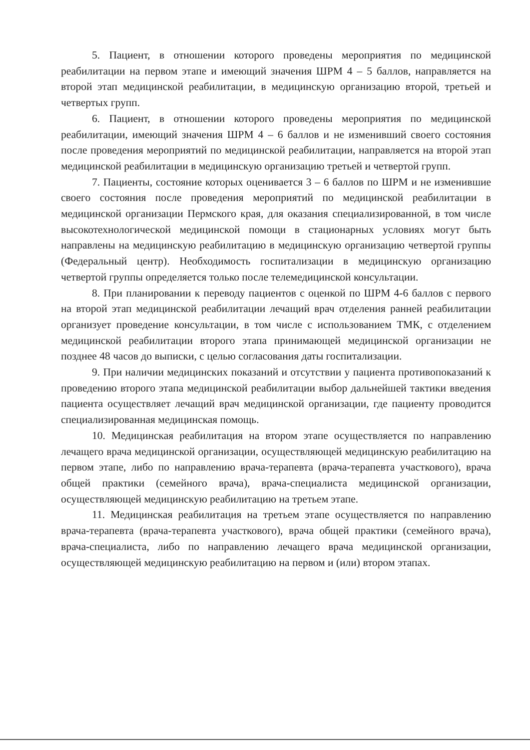5. Пациент, в отношении которого проведены мероприятия по медицинской реабилитации на первом этапе и имеющий значения ШРМ 4 – 5 баллов, направляется на второй этап медицинской реабилитации, в медицинскую организацию второй, третьей и четвертых групп.
6. Пациент, в отношении которого проведены мероприятия по медицинской реабилитации, имеющий значения ШРМ 4 – 6 баллов и не изменивший своего состояния после проведения мероприятий по медицинской реабилитации, направляется на второй этап медицинской реабилитации в медицинскую организацию третьей и четвертой групп.
7. Пациенты, состояние которых оценивается 3 – 6 баллов по ШРМ и не изменившие своего состояния после проведения мероприятий по медицинской реабилитации в медицинской организации Пермского края, для оказания специализированной, в том числе высокотехнологической медицинской помощи в стационарных условиях могут быть направлены на медицинскую реабилитацию в медицинскую организацию четвертой группы (Федеральный центр). Необходимость госпитализации в медицинскую организацию четвертой группы определяется только после телемедицинской консультации.
8. При планировании к переводу пациентов с оценкой по ШРМ 4-6 баллов с первого на второй этап медицинской реабилитации лечащий врач отделения ранней реабилитации организует проведение консультации, в том числе с использованием ТМК, с отделением медицинской реабилитации второго этапа принимающей медицинской организации не позднее 48 часов до выписки, с целью согласования даты госпитализации.
9. При наличии медицинских показаний и отсутствии у пациента противопоказаний к проведению второго этапа медицинской реабилитации выбор дальнейшей тактики введения пациента осуществляет лечащий врач медицинской организации, где пациенту проводится специализированная медицинская помощь.
10. Медицинская реабилитация на втором этапе осуществляется по направлению лечащего врача медицинской организации, осуществляющей медицинскую реабилитацию на первом этапе, либо по направлению врача-терапевта (врача-терапевта участкового), врача общей практики (семейного врача), врача-специалиста медицинской организации, осуществляющей медицинскую реабилитацию на третьем этапе.
11. Медицинская реабилитация на третьем этапе осуществляется по направлению врача-терапевта (врача-терапевта участкового), врача общей практики (семейного врача), врача-специалиста, либо по направлению лечащего врача медицинской организации, осуществляющей медицинскую реабилитацию на первом и (или) втором этапах.